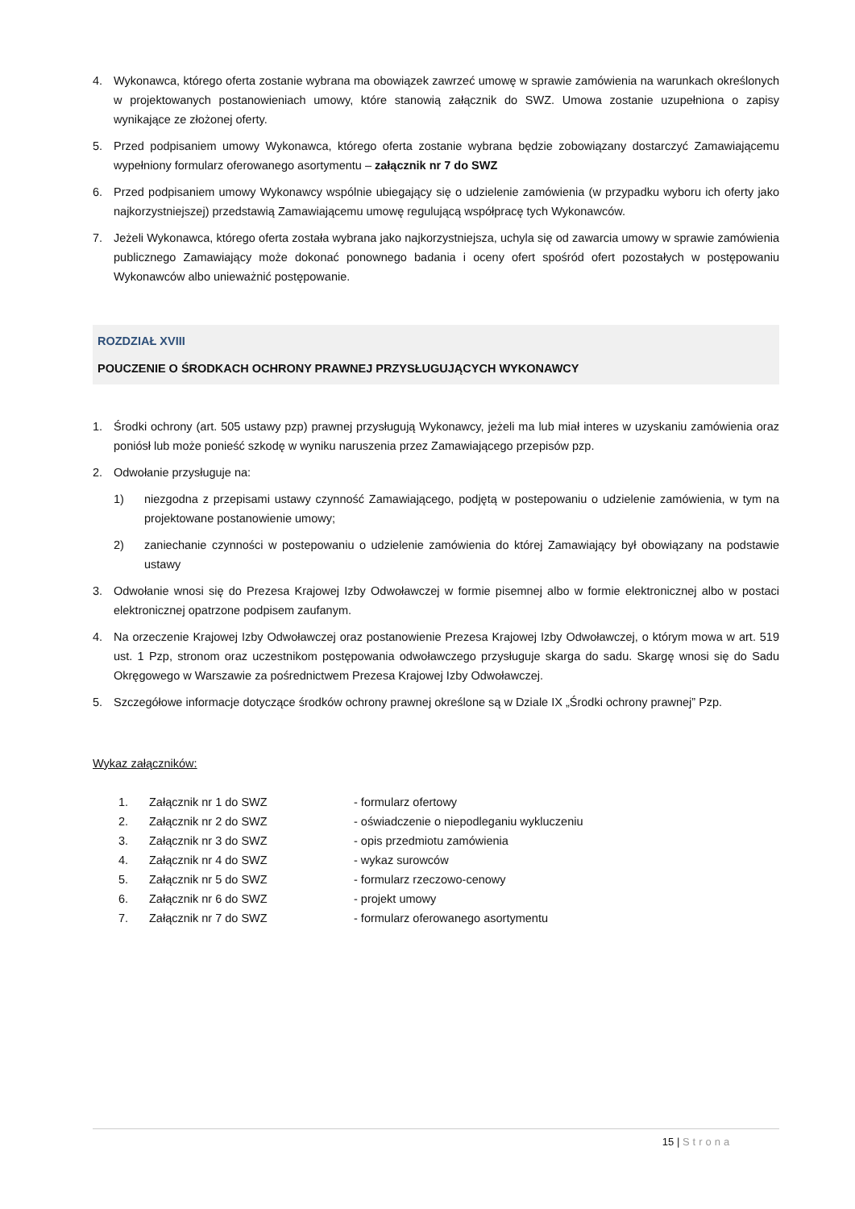4. Wykonawca, którego oferta zostanie wybrana ma obowiązek zawrzeć umowę w sprawie zamówienia na warunkach określonych w projektowanych postanowieniach umowy, które stanowią załącznik do SWZ. Umowa zostanie uzupełniona o zapisy wynikające ze złożonej oferty.
5. Przed podpisaniem umowy Wykonawca, którego oferta zostanie wybrana będzie zobowiązany dostarczyć Zamawiającemu wypełniony formularz oferowanego asortymentu – załącznik nr 7 do SWZ
6. Przed podpisaniem umowy Wykonawcy wspólnie ubiegający się o udzielenie zamówienia (w przypadku wyboru ich oferty jako najkorzystniejszej) przedstawią Zamawiającemu umowę regulującą współpracę tych Wykonawców.
7. Jeżeli Wykonawca, którego oferta została wybrana jako najkorzystniejsza, uchyla się od zawarcia umowy w sprawie zamówienia publicznego Zamawiający może dokonać ponownego badania i oceny ofert spośród ofert pozostałych w postępowaniu Wykonawców albo unieważnić postępowanie.
ROZDZIAŁ XVIII
POUCZENIE O ŚRODKACH OCHRONY PRAWNEJ PRZYSŁUGUJĄCYCH WYKONAWCY
1. Środki ochrony (art. 505 ustawy pzp) prawnej przysługują Wykonawcy, jeżeli ma lub miał interes w uzyskaniu zamówienia oraz poniósł lub może ponieść szkodę w wyniku naruszenia przez Zamawiającego przepisów pzp.
2. Odwołanie przysługuje na:
1) niezgodna z przepisami ustawy czynność Zamawiającego, podjętą w postepowaniu o udzielenie zamówienia, w tym na projektowane postanowienie umowy;
2) zaniechanie czynności w postepowaniu o udzielenie zamówienia do której Zamawiający był obowiązany na podstawie ustawy
3. Odwołanie wnosi się do Prezesa Krajowej Izby Odwoławczej w formie pisemnej albo w formie elektronicznej albo w postaci elektronicznej opatrzone podpisem zaufanym.
4. Na orzeczenie Krajowej Izby Odwoławczej oraz postanowienie Prezesa Krajowej Izby Odwoławczej, o którym mowa w art. 519 ust. 1 Pzp, stronom oraz uczestnikom postępowania odwoławczego przysługuje skarga do sadu. Skargę wnosi się do Sadu Okręgowego w Warszawie za pośrednictwem Prezesa Krajowej Izby Odwoławczej.
5. Szczegółowe informacje dotyczące środków ochrony prawnej określone są w Dziale IX „Środki ochrony prawnej” Pzp.
Wykaz załączników:
1. Załącznik nr 1 do SWZ - formularz ofertowy
2. Załącznik nr 2 do SWZ - oświadczenie o niepodleganiu wykluczeniu
3. Załącznik nr 3 do SWZ - opis przedmiotu zamówienia
4. Załącznik nr 4 do SWZ - wykaz surowców
5. Załącznik nr 5 do SWZ - formularz rzeczowo-cenowy
6. Załącznik nr 6 do SWZ - projekt umowy
7. Załącznik nr 7 do SWZ - formularz oferowanego asortymentu
15 | Strona